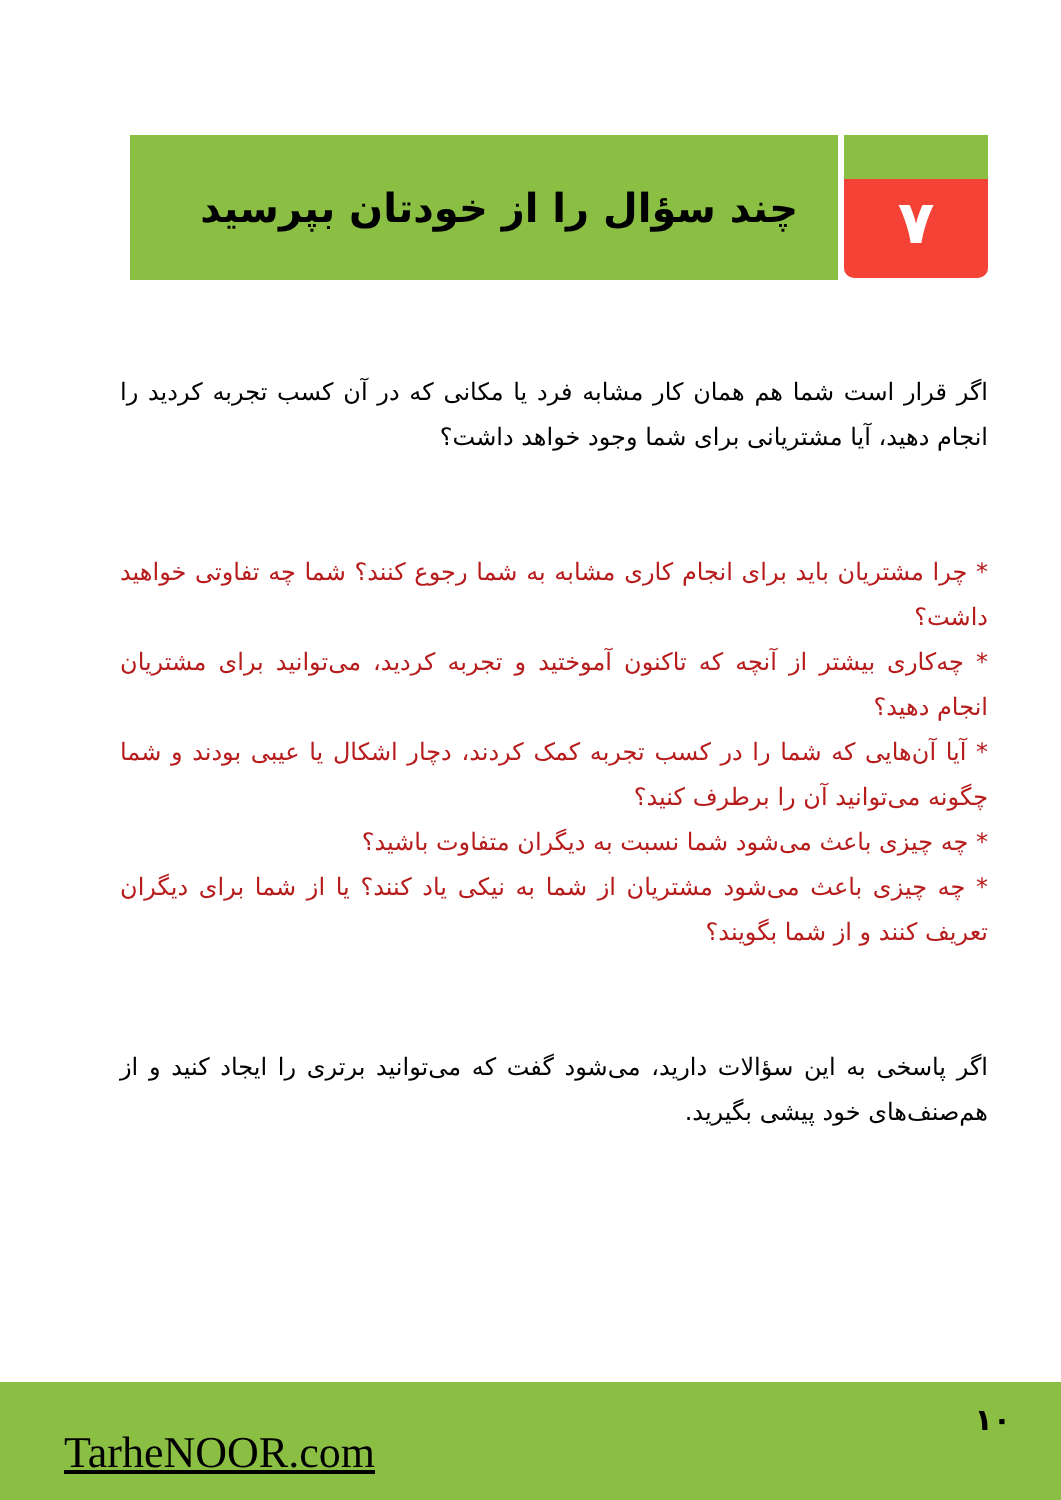۷
چند سؤال را از خودتان بپرسید
اگر قرار است شما هم همان کار مشابه فرد یا مکانی که در آن کسب تجربه کردید را انجام دهید، آیا مشتریانی برای شما وجود خواهد داشت؟
* چرا مشتریان باید برای انجام کاری مشابه به شما رجوع کنند؟ شما چه تفاوتی خواهید داشت؟
* چه‌کاری بیشتر از آنچه که تاکنون آموختید و تجربه کردید، می‌توانید برای مشتریان انجام دهید؟
* آیا آن‌هایی که شما را در کسب تجربه کمک کردند، دچار اشکال یا عیبی بودند و شما چگونه می‌توانید آن را برطرف کنید؟
* چه چیزی باعث می‌شود شما نسبت به دیگران متفاوت باشید؟
* چه چیزی باعث می‌شود مشتریان از شما به نیکی یاد کنند؟ یا از شما برای دیگران تعریف کنند و از شما بگویند؟
اگر پاسخی به این سؤالات دارید، می‌شود گفت که می‌توانید برتری را ایجاد کنید و از هم‌صنف‌های خود پیشی بگیرید.
TarheNOOR.com
۱۰